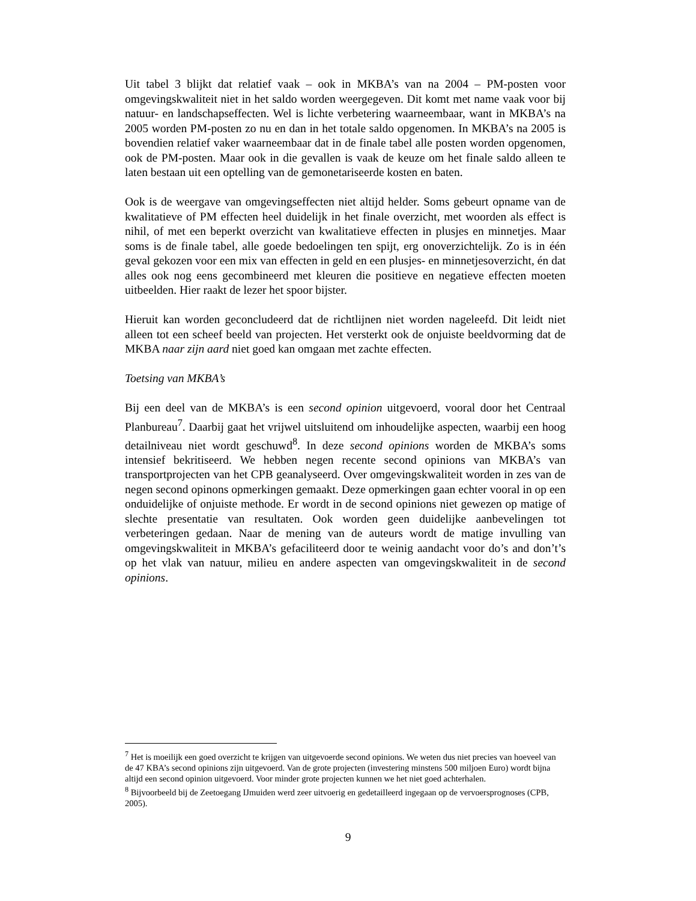Uit tabel 3 blijkt dat relatief vaak – ook in MKBA’s van na 2004 – PM-posten voor omgevingskwaliteit niet in het saldo worden weergegeven. Dit komt met name vaak voor bij natuur- en landschapseffecten. Wel is lichte verbetering waarneembaar, want in MKBA’s na 2005 worden PM-posten zo nu en dan in het totale saldo opgenomen. In MKBA’s na 2005 is bovendien relatief vaker waarneembaar dat in de finale tabel alle posten worden opgenomen, ook de PM-posten. Maar ook in die gevallen is vaak de keuze om het finale saldo alleen te laten bestaan uit een optelling van de gemonetariseerde kosten en baten.
Ook is de weergave van omgevingseffecten niet altijd helder. Soms gebeurt opname van de kwalitatieve of PM effecten heel duidelijk in het finale overzicht, met woorden als effect is nihil, of met een beperkt overzicht van kwalitatieve effecten in plusjes en minnetjes. Maar soms is de finale tabel, alle goede bedoelingen ten spijt, erg onoverzichtelijk. Zo is in één geval gekozen voor een mix van effecten in geld en een plusjes- en minnetjesoverzicht, én dat alles ook nog eens gecombineerd met kleuren die positieve en negatieve effecten moeten uitbeelden. Hier raakt de lezer het spoor bijster.
Hieruit kan worden geconcludeerd dat de richtlijnen niet worden nageleefd. Dit leidt niet alleen tot een scheef beeld van projecten. Het versterkt ook de onjuiste beeldvorming dat de MKBA naar zijn aard niet goed kan omgaan met zachte effecten.
Toetsing van MKBA’s
Bij een deel van de MKBA’s is een second opinion uitgevoerd, vooral door het Centraal Planbureau<sup>7</sup>. Daarbij gaat het vrijwel uitsluitend om inhoudelijke aspecten, waarbij een hoog detailniveau niet wordt geschuwd<sup>8</sup>. In deze second opinions worden de MKBA’s soms intensief bekritiseerd. We hebben negen recente second opinions van MKBA’s van transportprojecten van het CPB geanalyseerd. Over omgevingskwaliteit worden in zes van de negen second opinons opmerkingen gemaakt. Deze opmerkingen gaan echter vooral in op een onduidelijke of onjuiste methode. Er wordt in de second opinions niet gewezen op matige of slechte presentatie van resultaten. Ook worden geen duidelijke aanbevelingen tot verbeteringen gedaan. Naar de mening van de auteurs wordt de matige invulling van omgevingskwaliteit in MKBA’s gefaciliteerd door te weinig aandacht voor do’s and don’t’s op het vlak van natuur, milieu en andere aspecten van omgevingskwaliteit in de second opinions.
<sup>7</sup> Het is moeilijk een goed overzicht te krijgen van uitgevoerde second opinions. We weten dus niet precies van hoeveel van de 47 KBA’s second opinions zijn uitgevoerd. Van de grote projecten (investering minstens 500 miljoen Euro) wordt bijna altijd een second opinion uitgevoerd. Voor minder grote projecten kunnen we het niet goed achterhalen.
<sup>8</sup> Bijvoorbeeld bij de Zeetoegang IJmuiden werd zeer uitvoerig en gedetailleerd ingegaan op de vervoersprognoses (CPB, 2005).
9